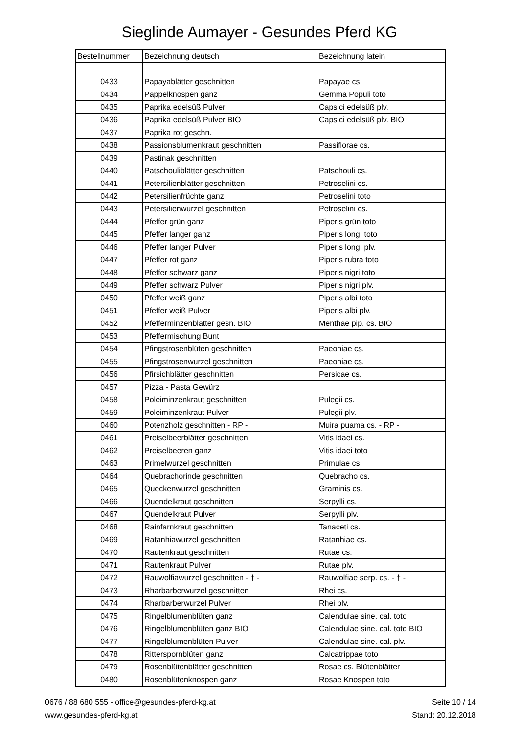Sieglinde Aumayer - Gesundes Pferd KG
| Bestellnummer | Bezeichnung deutsch | Bezeichnung latein |
| --- | --- | --- |
| 0433 | Papayablätter geschnitten | Papayae cs. |
| 0434 | Pappelknospen ganz | Gemma Populi toto |
| 0435 | Paprika edelsüß Pulver | Capsici edelsüß plv. |
| 0436 | Paprika edelsüß Pulver BIO | Capsici edelsüß plv. BIO |
| 0437 | Paprika rot geschn. | |
| 0438 | Passionsblumenkraut geschnitten | Passiflorae cs. |
| 0439 | Pastinak geschnitten | |
| 0440 | Patschouliblätter geschnitten | Patschouli cs. |
| 0441 | Petersilienblätter geschnitten | Petroselini cs. |
| 0442 | Petersilienfrüchte ganz | Petroselini toto |
| 0443 | Petersilienwurzel geschnitten | Petroselini cs. |
| 0444 | Pfeffer grün ganz | Piperis grün toto |
| 0445 | Pfeffer langer ganz | Piperis long. toto |
| 0446 | Pfeffer langer Pulver | Piperis long. plv. |
| 0447 | Pfeffer rot ganz | Piperis rubra toto |
| 0448 | Pfeffer schwarz ganz | Piperis nigri toto |
| 0449 | Pfeffer schwarz Pulver | Piperis nigri plv. |
| 0450 | Pfeffer weiß ganz | Piperis albi toto |
| 0451 | Pfeffer weiß Pulver | Piperis albi plv. |
| 0452 | Pfefferminzenblätter gesn. BIO | Menthae pip. cs. BIO |
| 0453 | Pfeffermischung Bunt | |
| 0454 | Pfingstrosenblüten geschnitten | Paeoniae cs. |
| 0455 | Pfingstrosenwurzel geschnitten | Paeoniae cs. |
| 0456 | Pfirsichblätter geschnitten | Persicae cs. |
| 0457 | Pizza - Pasta Gewürz | |
| 0458 | Poleiminzenkraut geschnitten | Pulegii cs. |
| 0459 | Poleiminzenkraut Pulver | Pulegii plv. |
| 0460 | Potenzholz geschnitten - RP - | Muira puama cs. - RP - |
| 0461 | Preiselbeerblätter geschnitten | Vitis idaei cs. |
| 0462 | Preiselbeeren ganz | Vitis idaei toto |
| 0463 | Primelwurzel geschnitten | Primulae cs. |
| 0464 | Quebrachorinde geschnitten | Quebracho cs. |
| 0465 | Queckenwurzel geschnitten | Graminis cs. |
| 0466 | Quendelkraut geschnitten | Serpylli cs. |
| 0467 | Quendelkraut Pulver | Serpylli plv. |
| 0468 | Rainfarnkraut geschnitten | Tanaceti cs. |
| 0469 | Ratanhiawurzel geschnitten | Ratanhiae cs. |
| 0470 | Rautenkraut geschnitten | Rutae cs. |
| 0471 | Rautenkraut Pulver | Rutae plv. |
| 0472 | Rauwolfiawurzel geschnitten - † - | Rauwolfiae serp. cs. - † - |
| 0473 | Rharbarberwurzel geschnitten | Rhei cs. |
| 0474 | Rharbarberwurzel Pulver | Rhei plv. |
| 0475 | Ringelblumenblüten ganz | Calendulae sine. cal. toto |
| 0476 | Ringelblumenblüten ganz BIO | Calendulae sine. cal. toto BIO |
| 0477 | Ringelblumenblüten Pulver | Calendulae sine. cal. plv. |
| 0478 | Ritterspornblüten ganz | Calcatrippae toto |
| 0479 | Rosenblütenblätter geschnitten | Rosae cs. Blütenblätter |
| 0480 | Rosenblütenknospen ganz | Rosae Knospen toto |
0676 / 88 680 555 - office@gesundes-pferd-kg.at
www.gesundes-pferd-kg.at
Seite 10 / 14
Stand: 20.12.2018